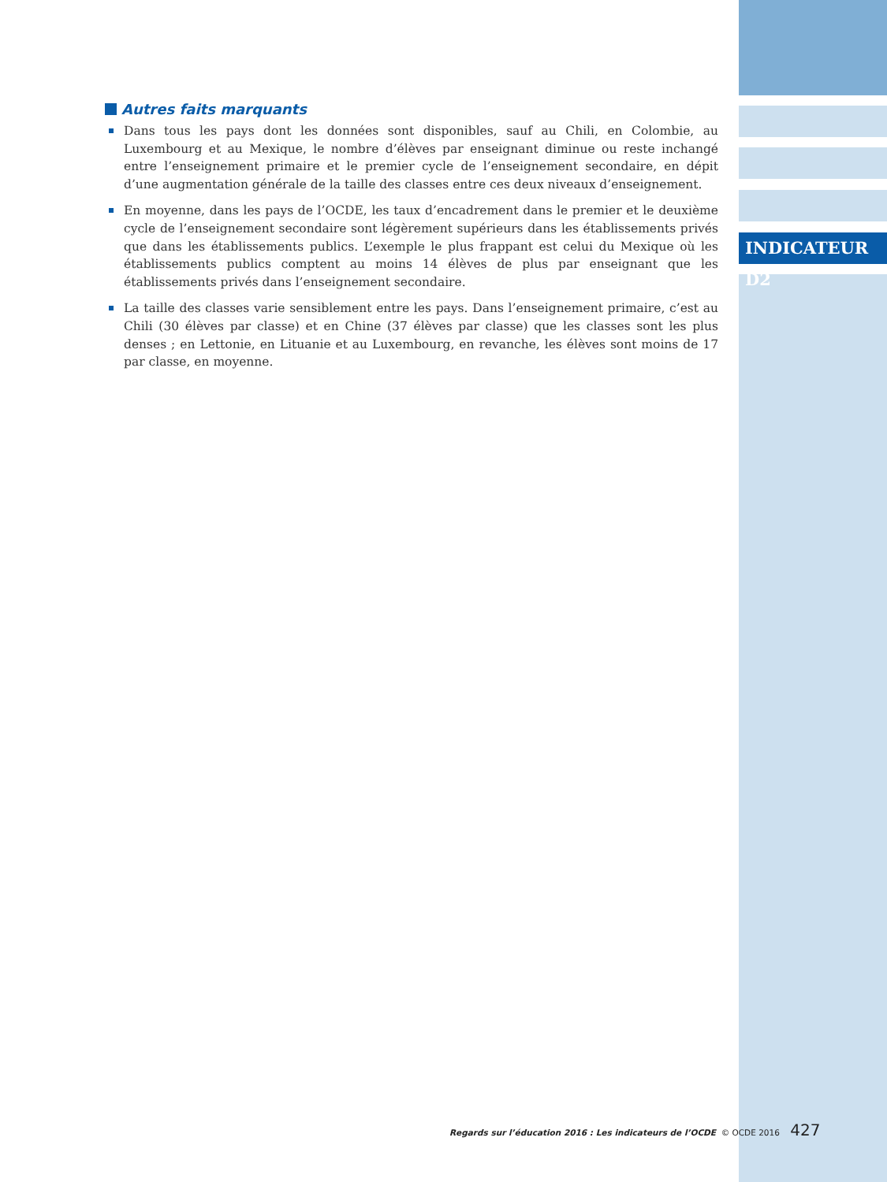INDICATEUR D2
Autres faits marquants
Dans tous les pays dont les données sont disponibles, sauf au Chili, en Colombie, au Luxembourg et au Mexique, le nombre d’élèves par enseignant diminue ou reste inchangé entre l’enseignement primaire et le premier cycle de l’enseignement secondaire, en dépit d’une augmentation générale de la taille des classes entre ces deux niveaux d’enseignement.
En moyenne, dans les pays de l’OCDE, les taux d’encadrement dans le premier et le deuxième cycle de l’enseignement secondaire sont légèrement supérieurs dans les établissements privés que dans les établissements publics. L’exemple le plus frappant est celui du Mexique où les établissements publics comptent au moins 14 élèves de plus par enseignant que les établissements privés dans l’enseignement secondaire.
La taille des classes varie sensiblement entre les pays. Dans l’enseignement primaire, c’est au Chili (30 élèves par classe) et en Chine (37 élèves par classe) que les classes sont les plus denses ; en Lettonie, en Lituanie et au Luxembourg, en revanche, les élèves sont moins de 17 par classe, en moyenne.
Regards sur l’éducation 2016 : Les indicateurs de l’OCDE © OCDE 2016 427